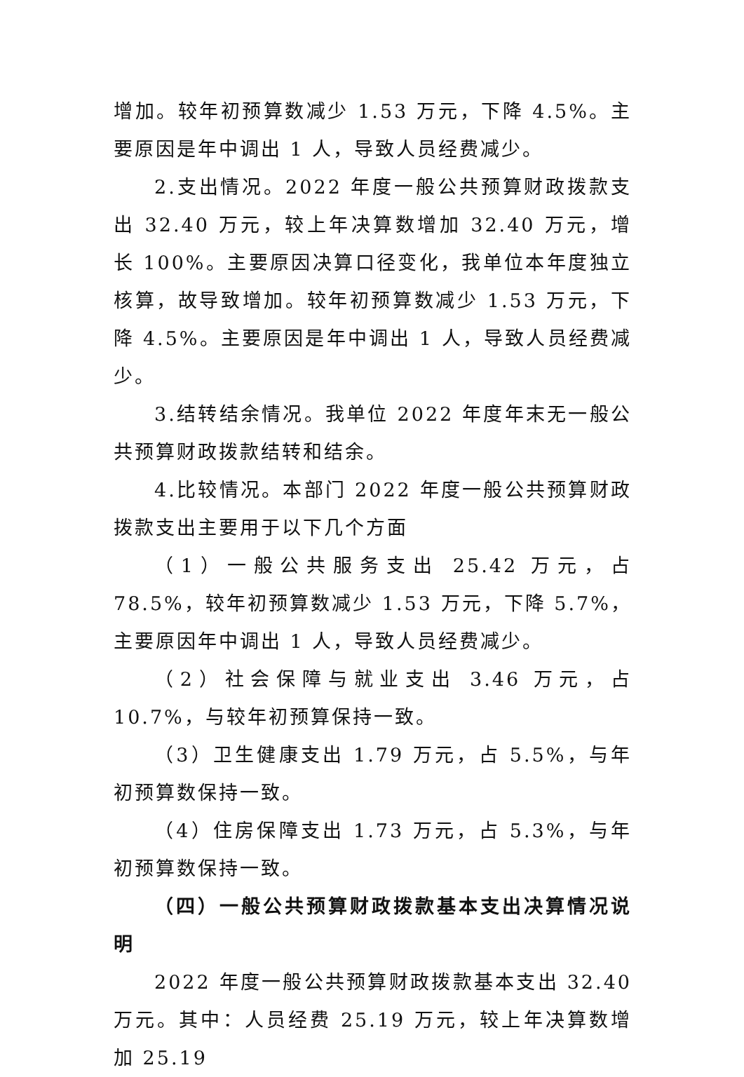增加。较年初预算数减少 1.53 万元，下降 4.5%。主要原因是年中调出 1 人，导致人员经费减少。
2.支出情况。2022 年度一般公共预算财政拨款支出 32.40 万元，较上年决算数增加 32.40 万元，增长 100%。主要原因决算口径变化，我单位本年度独立核算，故导致增加。较年初预算数减少 1.53 万元，下降 4.5%。主要原因是年中调出 1 人，导致人员经费减少。
3.结转结余情况。我单位 2022 年度年末无一般公共预算财政拨款结转和结余。
4.比较情况。本部门 2022 年度一般公共预算财政拨款支出主要用于以下几个方面
（1）一般公共服务支出 25.42 万元，占 78.5%，较年初预算数减少 1.53 万元，下降 5.7%，主要原因年中调出 1 人，导致人员经费减少。
（2）社会保障与就业支出 3.46 万元，占 10.7%，与较年初预算保持一致。
（3）卫生健康支出 1.79 万元，占 5.5%，与年初预算数保持一致。
（4）住房保障支出 1.73 万元，占 5.3%，与年初预算数保持一致。
（四）一般公共预算财政拨款基本支出决算情况说明
2022 年度一般公共预算财政拨款基本支出 32.40 万元。其中：人员经费 25.19 万元，较上年决算数增加 25.19